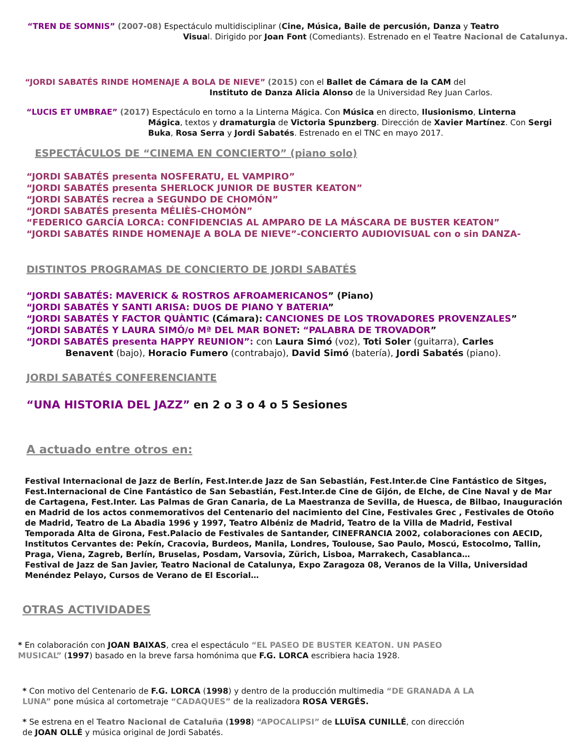“TREN DE SOMNIS” (2007-08) Espectáculo multidisciplinar (Cine, Música, Baile de percusión, Danza y Teatro
Visual. Dirigido por Joan Font (Comediants). Estrenado en el Teatre Nacional de Catalunya.
“JORDI SABATÉS RINDE HOMENAJE A BOLA DE NIEVE” (2015) con el Ballet de Cámara de la CAM del
Instituto de Danza Alicia Alonso de la Universidad Rey Juan Carlos.
“LUCIS ET UMBRAE” (2017) Espectáculo en torno a la Linterna Mágica. Con Música en directo, Ilusionismo, Linterna
Mágica, textos y dramaturgia de Victoria Spunzberg. Dirección de Xavier Martínez. Con Sergi Buka, Rosa Serra y Jordi Sabatés. Estrenado en el TNC en mayo 2017.
ESPECTÁCULOS DE “CINEMA EN CONCIERTO” (piano solo)
“JORDI SABATÉS presenta NOSFERATU, EL VAMPIRO”
“JORDI SABATÉS presenta SHERLOCK JUNIOR DE BUSTER KEATON”
“JORDI SABATÉS recrea a SEGUNDO DE CHOMÓN”
“JORDI SABATÉS presenta MÉLIÈS-CHOMÓN”
“FEDERICO GARCÍA LORCA: CONFIDENCIAS AL AMPARO DE LA MÁSCARA DE BUSTER KEATON”
“JORDI SABATÉS RINDE HOMENAJE A BOLA DE NIEVE”-CONCIERTO AUDIOVISUAL con o sin DANZA-
DISTINTOS PROGRAMAS DE CONCIERTO DE JORDI SABATÉS
“JORDI SABATÉS: MAVERICK & ROSTROS AFROAMERICANOS” (Piano)
“JORDI SABATÉS Y SANTI ARISA: DUOS DE PIANO Y BATERIA”
“JORDI SABATÉS Y FACTOR QUÀNTIC (Cámara): CANCIONES DE LOS TROVADORES PROVENZALES”
“JORDI SABATÉS Y LAURA SIMÓ/o Mª DEL MAR BONET: “PALABRA DE TROVADOR”
“JORDI SABATÉS presenta HAPPY REUNION”: con Laura Simó (voz), Toti Soler (guitarra), Carles
Benavent (bajo), Horacio Fumero (contrabajo), David Simó (batería), Jordi Sabatés (piano).
JORDI SABATÉS CONFERENCIANTE
“UNA HISTORIA DEL JAZZ” en 2 o 3 o 4 o 5 Sesiones
A actuado entre otros en:
Festival Internacional de Jazz de Berlín, Fest.Inter.de Jazz de San Sebastián, Fest.Inter.de Cine Fantástico de Sitges, Fest.Internacional de Cine Fantástico de San Sebastián, Fest.Inter.de Cine de Gijón, de Elche, de Cine Naval y de Mar de Cartagena, Fest.Inter. Las Palmas de Gran Canaria, de La Maestranza de Sevilla, de Huesca, de Bilbao, Inauguración en Madrid de los actos conmemorativos del Centenario del nacimiento del Cine, Festivales Grec , Festivales de Otoño de Madrid, Teatro de La Abadia 1996 y 1997, Teatro Albéniz de Madrid, Teatro de la Villa de Madrid, Festival Temporada Alta de Girona, Fest.Palacio de Festivales de Santander, CINEFRANCIA 2002, colaboraciones con AECID, Institutos Cervantes de: Pekín, Cracovia, Burdeos, Manila, Londres, Toulouse, Sao Paulo, Moscú, Estocolmo, Tallin, Praga, Viena, Zagreb, Berlín, Bruselas, Posdam, Varsovia, Zürich, Lisboa, Marrakech, Casablanca…
Festival de Jazz de San Javier, Teatro Nacional de Catalunya, Expo Zaragoza 08, Veranos de la Villa, Universidad Menéndez Pelayo, Cursos de Verano de El Escorial…
OTRAS ACTIVIDADES
* En colaboración con JOAN BAIXAS, crea el espectáculo “EL PASEO DE BUSTER KEATON. UN PASEO MUSICAL” (1997) basado en la breve farsa homónima que F.G. LORCA escribiera hacia 1928.
* Con motivo del Centenario de F.G. LORCA (1998) y dentro de la producción multimedia “DE GRANADA A LA LUNA” pone música al cortometraje “CADAQUES” de la realizadora ROSA VERGÉS.
* Se estrena en el Teatro Nacional de Cataluña (1998) “APOCALIPSI” de LLUÏSA CUNILLÉ, con dirección de JOAN OLLÉ y música original de Jordi Sabatés.